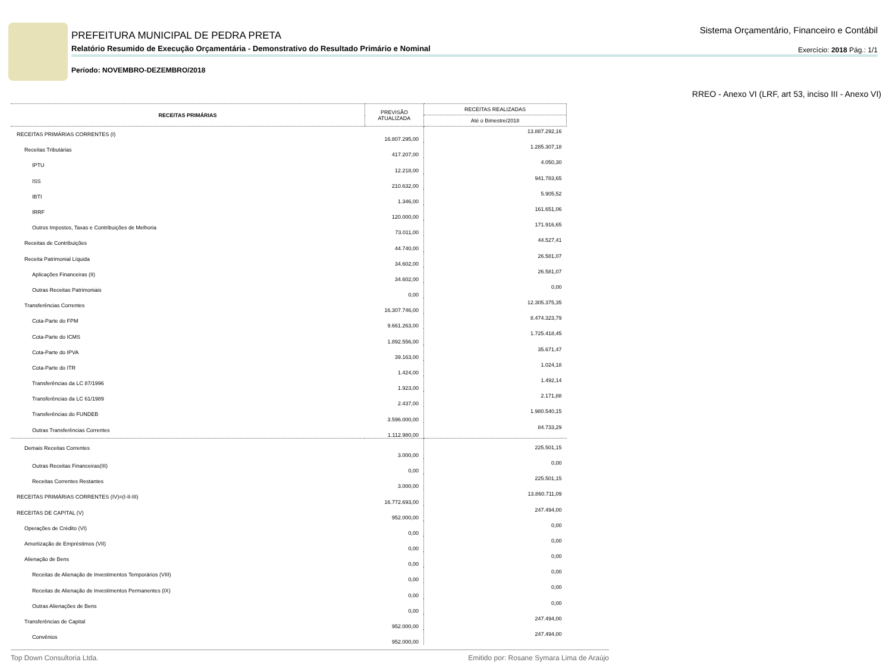PREFEITURA MUNICIPAL DE PEDRA PRETA
Relatório Resumido de Execução Orçamentária - Demonstrativo do Resultado Primário e Nominal
Período: NOVEMBRO-DEZEMBRO/2018
Sistema Orçamentário, Financeiro e Contábil
Exercício: 2018 Pág.: 1/1
RREO - Anexo VI (LRF, art 53, inciso III - Anexo VI)
| RECEITAS PRIMÁRIAS | PREVISÃO ATUALIZADA | RECEITAS REALIZADAS |
| --- | --- | --- |
| | | Até o Bimestre/2018 |
| RECEITAS PRIMÁRIAS CORRENTES (I) | 16.807.295,00 | 13.887.292,16 |
| Receitas Tributárias | 417.207,00 | 1.285.307,18 |
| IPTU | 12.218,00 | 4.050,30 |
| ISS | 210.632,00 | 941.783,65 |
| IBTI | 1.346,00 | 5.905,52 |
| IRRF | 120.000,00 | 161.651,06 |
| Outros Impostos, Taxas e Contribuições de Melhoria | 73.011,00 | 171.916,65 |
| Receitas de Contribuições | 44.740,00 | 44.527,41 |
| Receita Patrimonial Líquida | 34.602,00 | 26.581,07 |
| Aplicações Financeiras (II) | 34.602,00 | 26.581,07 |
| Outras Receitas Patrimoniais | 0,00 | 0,00 |
| Transferências Correntes | 16.307.746,00 | 12.305.375,35 |
| Cota-Parte do FPM | 9.661.263,00 | 8.474.323,79 |
| Cota-Parte do ICMS | 1.892.556,00 | 1.725.418,45 |
| Cota-Parte do IPVA | 39.163,00 | 35.671,47 |
| Cota-Parte do ITR | 1.424,00 | 1.024,18 |
| Transferências da LC 87/1996 | 1.923,00 | 1.492,14 |
| Transferências da LC 61/1989 | 2.437,00 | 2.171,88 |
| Transferências do FUNDEB | 3.596.000,00 | 1.980.540,15 |
| Outras Transferências Correntes | 1.112.980,00 | 84.733,29 |
| Demais Receitas Correntes | 3.000,00 | 225.501,15 |
| Outras Receitas Financeiras(III) | 0,00 | 0,00 |
| Receitas Correntes Restantes | 3.000,00 | 225.501,15 |
| RECEITAS PRIMÁRIAS CORRENTES (IV)=(I-II-III) | 16.772.693,00 | 13.860.711,09 |
| RECEITAS DE CAPITAL (V) | 952.000,00 | 247.494,00 |
| Operações de Crédito (VI) | 0,00 | 0,00 |
| Amortização de Empréstimos (VII) | 0,00 | 0,00 |
| Alienação de Bens | 0,00 | 0,00 |
| Receitas de Alienação de Investimentos Temporários (VIII) | 0,00 | 0,00 |
| Receitas de Alienação de Investimentos Permanentes (IX) | 0,00 | 0,00 |
| Outras Alienações de Bens | 0,00 | 0,00 |
| Transferências de Capital | 952.000,00 | 247.494,00 |
| Convênios | 952.000,00 | 247.494,00 |
Top Down Consultoria Ltda. Emitido por: Rosane Symara Lima de Araújo